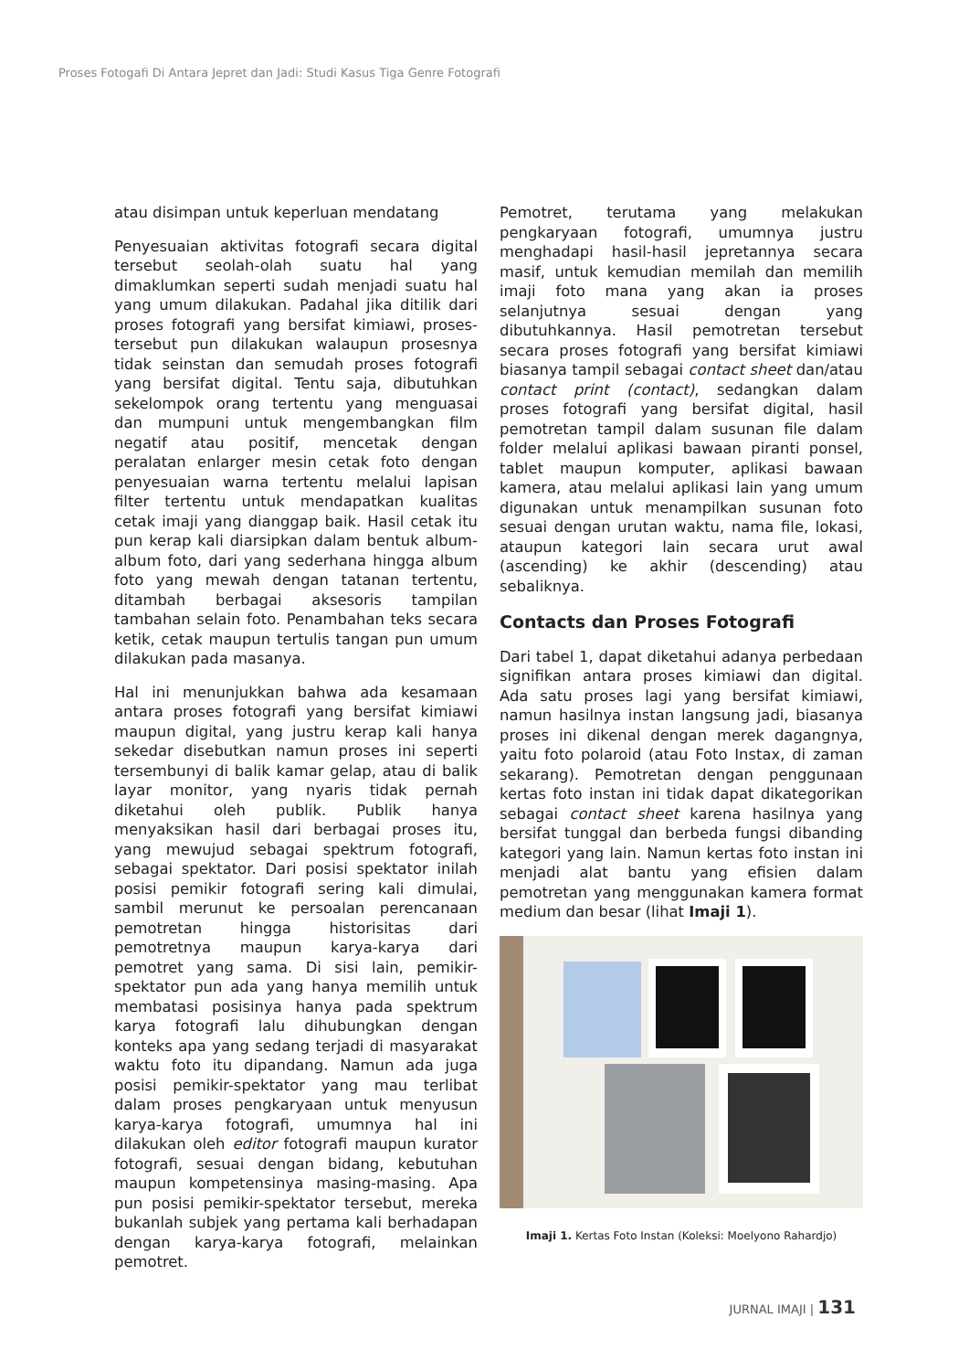Proses Fotogafi Di Antara Jepret dan Jadi: Studi Kasus Tiga Genre Fotografi
atau disimpan untuk keperluan mendatang
Penyesuaian aktivitas fotografi secara digital tersebut seolah-olah suatu hal yang dimaklumkan seperti sudah menjadi suatu hal yang umum dilakukan. Padahal jika ditilik dari proses fotografi yang bersifat kimiawi, proses-tersebut pun dilakukan walaupun prosesnya tidak seinstan dan semudah proses fotografi yang bersifat digital. Tentu saja, dibutuhkan sekelompok orang tertentu yang menguasai dan mumpuni untuk mengembangkan film negatif atau positif, mencetak dengan peralatan enlarger mesin cetak foto dengan penyesuaian warna tertentu melalui lapisan filter tertentu untuk mendapatkan kualitas cetak imaji yang dianggap baik. Hasil cetak itu pun kerap kali diarsipkan dalam bentuk album-album foto, dari yang sederhana hingga album foto yang mewah dengan tatanan tertentu, ditambah berbagai aksesoris tampilan tambahan selain foto. Penambahan teks secara ketik, cetak maupun tertulis tangan pun umum dilakukan pada masanya.
Hal ini menunjukkan bahwa ada kesamaan antara proses fotografi yang bersifat kimiawi maupun digital, yang justru kerap kali hanya sekedar disebutkan namun proses ini seperti tersembunyi di balik kamar gelap, atau di balik layar monitor, yang nyaris tidak pernah diketahui oleh publik. Publik hanya menyaksikan hasil dari berbagai proses itu, yang mewujud sebagai spektrum fotografi, sebagai spektator. Dari posisi spektator inilah posisi pemikir fotografi sering kali dimulai, sambil merunut ke persoalan perencanaan pemotretan hingga historisitas dari pemotretnya maupun karya-karya dari pemotret yang sama. Di sisi lain, pemikir-spektator pun ada yang hanya memilih untuk membatasi posisinya hanya pada spektrum karya fotografi lalu dihubungkan dengan konteks apa yang sedang terjadi di masyarakat waktu foto itu dipandang. Namun ada juga posisi pemikir-spektator yang mau terlibat dalam proses pengkaryaan untuk menyusun karya-karya fotografi, umumnya hal ini dilakukan oleh editor fotografi maupun kurator fotografi, sesuai dengan bidang, kebutuhan maupun kompetensinya masing-masing. Apa pun posisi pemikir-spektator tersebut, mereka bukanlah subjek yang pertama kali berhadapan dengan karya-karya fotografi, melainkan pemotret.
Pemotret, terutama yang melakukan pengkaryaan fotografi, umumnya justru menghadapi hasil-hasil jepretannya secara masif, untuk kemudian memilah dan memilih imaji foto mana yang akan ia proses selanjutnya sesuai dengan yang dibutuhkannya. Hasil pemotretan tersebut secara proses fotografi yang bersifat kimiawi biasanya tampil sebagai contact sheet dan/atau contact print (contact), sedangkan dalam proses fotografi yang bersifat digital, hasil pemotretan tampil dalam susunan file dalam folder melalui aplikasi bawaan piranti ponsel, tablet maupun komputer, aplikasi bawaan kamera, atau melalui aplikasi lain yang umum digunakan untuk menampilkan susunan foto sesuai dengan urutan waktu, nama file, lokasi, ataupun kategori lain secara urut awal (ascending) ke akhir (descending) atau sebaliknya.
Contacts dan Proses Fotografi
Dari tabel 1, dapat diketahui adanya perbedaan signifikan antara proses kimiawi dan digital. Ada satu proses lagi yang bersifat kimiawi, namun hasilnya instan langsung jadi, biasanya proses ini dikenal dengan merek dagangnya, yaitu foto polaroid (atau Foto Instax, di zaman sekarang). Pemotretan dengan penggunaan kertas foto instan ini tidak dapat dikategorikan sebagai contact sheet karena hasilnya yang bersifat tunggal dan berbeda fungsi dibanding kategori yang lain. Namun kertas foto instan ini menjadi alat bantu yang efisien dalam pemotretan yang menggunakan kamera format medium dan besar (lihat Imaji 1).
Imaji 1. Kertas Foto Instan (Koleksi: Moelyono Rahardjo)
JURNAL IMAJI | 131